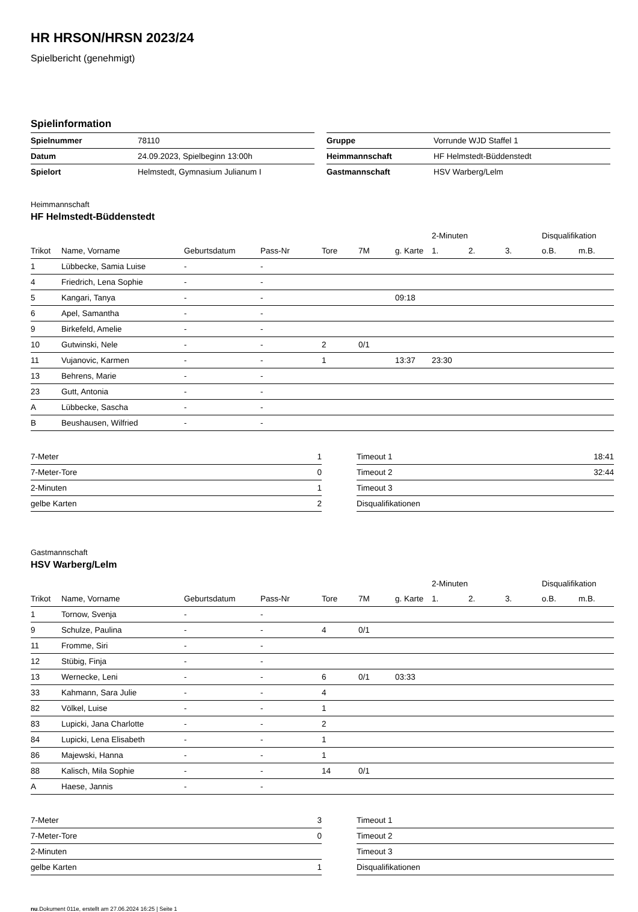HR HRSON/HRSN 2023/24
Spielbericht (genehmigt)
Spielinformation
| Spielnummer | 78110 |
| Datum | 24.09.2023, Spielbeginn 13:00h |
| Spielort | Helmstedt, Gymnasium Julianum I |
| Gruppe | Vorrunde WJD Staffel 1 |
| Heimmannschaft | HF Helmstedt-Büddenstedt |
| Gastmannschaft | HSV Warberg/Lelm |
Heimmannschaft
HF Helmstedt-Büddenstedt
| | | | | | | | 2-Minuten | | | Disqualifikation | |
| --- | --- | --- | --- | --- | --- | --- | --- | --- | --- | --- | --- |
| Trikot | Name, Vorname | Geburtsdatum | Pass-Nr | Tore | 7M | g. Karte | 1. | 2. | 3. | o.B. | m.B. |
| 1 | Lübbecke, Samia Luise | - | - | | | | | | | | |
| 4 | Friedrich, Lena Sophie | - | - | | | | | | | | |
| 5 | Kangari, Tanya | - | - | | | 09:18 | | | | | |
| 6 | Apel, Samantha | - | - | | | | | | | | |
| 9 | Birkefeld, Amelie | - | - | | | | | | | | |
| 10 | Gutwinski, Nele | - | - | 2 | 0/1 | | | | | | |
| 11 | Vujanovic, Karmen | - | - | 1 | | 13:37 | 23:30 | | | | |
| 13 | Behrens, Marie | - | - | | | | | | | | |
| 23 | Gutt, Antonia | - | - | | | | | | | | |
| A | Lübbecke, Sascha | - | - | | | | | | | | |
| B | Beushausen, Wilfried | - | - | | | | | | | | |
| 7-Meter | 1 |
| 7-Meter-Tore | 0 |
| 2-Minuten | 1 |
| gelbe Karten | 2 |
| Timeout 1 | 18:41 |
| Timeout 2 | 32:44 |
| Timeout 3 | |
| Disqualifikationen | |
Gastmannschaft
HSV Warberg/Lelm
| | | | | | | | 2-Minuten | | | Disqualifikation | |
| --- | --- | --- | --- | --- | --- | --- | --- | --- | --- | --- | --- |
| Trikot | Name, Vorname | Geburtsdatum | Pass-Nr | Tore | 7M | g. Karte | 1. | 2. | 3. | o.B. | m.B. |
| 1 | Tornow, Svenja | - | - | | | | | | | | |
| 9 | Schulze, Paulina | - | - | 4 | 0/1 | | | | | | |
| 11 | Fromme, Siri | - | - | | | | | | | | |
| 12 | Stübig, Finja | - | - | | | | | | | | |
| 13 | Wernecke, Leni | - | - | 6 | 0/1 | 03:33 | | | | | |
| 33 | Kahmann, Sara Julie | - | - | 4 | | | | | | | |
| 82 | Völkel, Luise | - | - | 1 | | | | | | | |
| 83 | Lupicki, Jana Charlotte | - | - | 2 | | | | | | | |
| 84 | Lupicki, Lena Elisabeth | - | - | 1 | | | | | | | |
| 86 | Majewski, Hanna | - | - | 1 | | | | | | | |
| 88 | Kalisch, Mila Sophie | - | - | 14 | 0/1 | | | | | | |
| A | Haese, Jannis | - | - | | | | | | | | |
| 7-Meter | 3 |
| 7-Meter-Tore | 0 |
| 2-Minuten | |
| gelbe Karten | 1 |
| Timeout 1 | |
| Timeout 2 | |
| Timeout 3 | |
| Disqualifikationen | |
nu.Dokument 011e, erstellt am 27.06.2024 16:25 | Seite 1